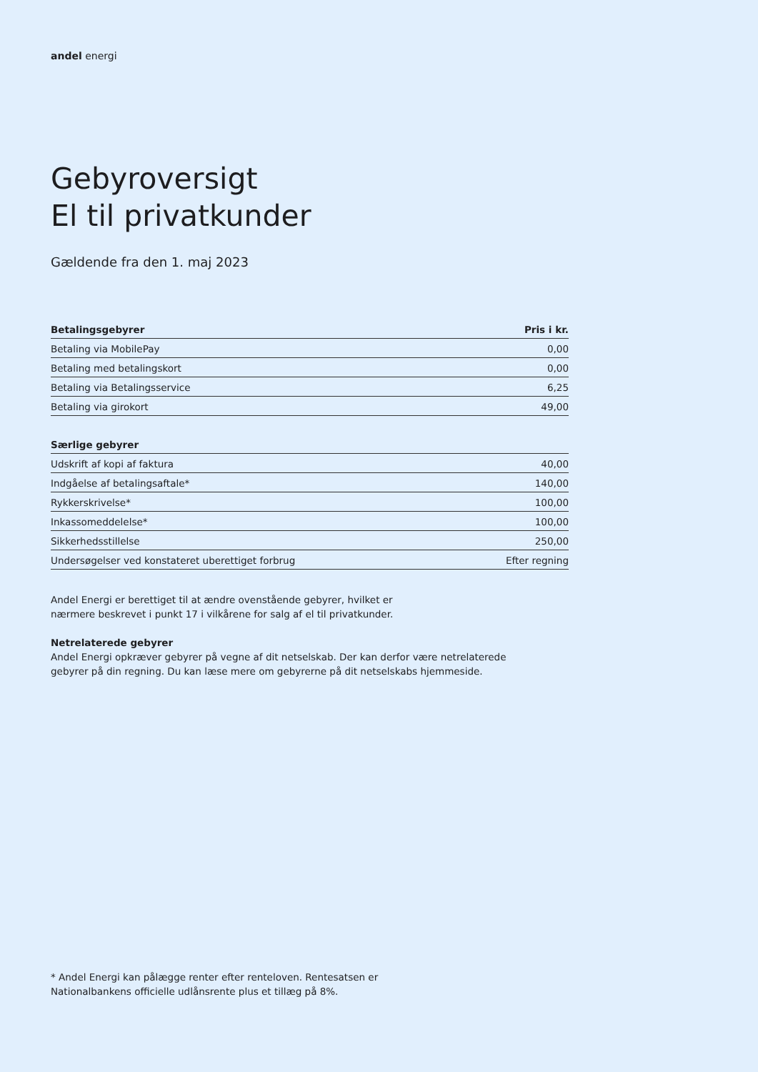andel energi
Gebyroversigt
El til privatkunder
Gældende fra den 1. maj 2023
| Betalingsgebyrer | Pris i kr. |
| --- | --- |
| Betaling via MobilePay | 0,00 |
| Betaling med betalingskort | 0,00 |
| Betaling via Betalingsservice | 6,25 |
| Betaling via girokort | 49,00 |
| Særlige gebyrer | |
| --- | --- |
| Udskrift af kopi af faktura | 40,00 |
| Indgåelse af betalingsaftale* | 140,00 |
| Rykkerskrivelse* | 100,00 |
| Inkassomeddelelse* | 100,00 |
| Sikkerhedsstillelse | 250,00 |
| Undersøgelser ved konstateret uberettiget forbrug | Efter regning |
Andel Energi er berettiget til at ændre ovenstående gebyrer, hvilket er
nærmere beskrevet i punkt 17 i vilkårene for salg af el til privatkunder.
Netrelaterede gebyrer
Andel Energi opkræver gebyrer på vegne af dit netselskab. Der kan derfor være netrelaterede
gebyrer på din regning. Du kan læse mere om gebyrerne på dit netselskabs hjemmeside.
* Andel Energi kan pålægge renter efter renteloven. Rentesatsen er
Nationalbankens officielle udlånsrente plus et tillæg på 8%.